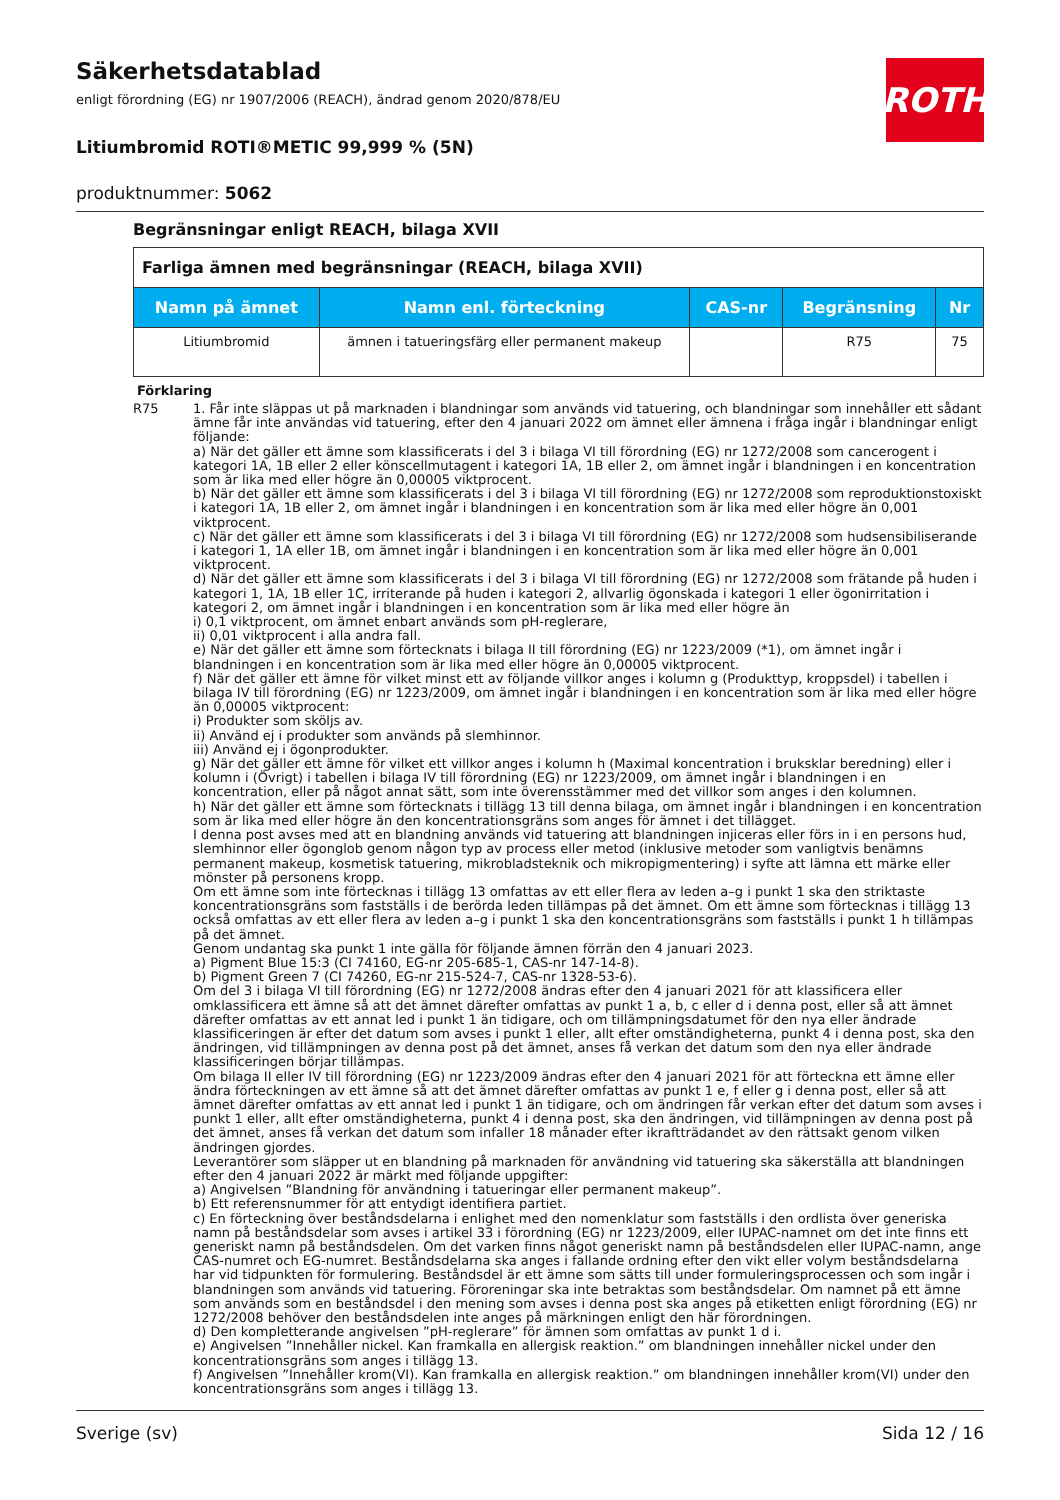ROTH
Säkerhetsdatablad
enligt förordning (EG) nr 1907/2006 (REACH), ändrad genom 2020/878/EU
Litiumbromid ROTI®METIC 99,999 % (5N)
produktnummer: 5062
Begränsningar enligt REACH, bilaga XVII
| Farliga ämnen med begränsningar (REACH, bilaga XVII) | | | | |
| Namn på ämnet | Namn enl. förteckning | CAS-nr | Begränsning | Nr |
| Litiumbromid | ämnen i tatueringsfärg eller permanent makeup | | R75 | 75 |
Förklaring
R75 1. Får inte släppas ut på marknaden i blandningar som används vid tatuering, och blandningar som innehåller ett sådant ämne får inte användas vid tatuering, efter den 4 januari 2022 om ämnet eller ämnena i fråga ingår i blandningar enligt följande:
a) När det gäller ett ämne som klassificerats i del 3 i bilaga VI till förordning (EG) nr 1272/2008 som cancerogent i kategori 1A, 1B eller 2 eller könscellmutagent i kategori 1A, 1B eller 2, om ämnet ingår i blandningen i en koncentration som är lika med eller högre än 0,00005 viktprocent.
b) När det gäller ett ämne som klassificerats i del 3 i bilaga VI till förordning (EG) nr 1272/2008 som reproduktionstoxiskt i kategori 1A, 1B eller 2, om ämnet ingår i blandningen i en koncentration som är lika med eller högre än 0,001 viktprocent.
c) När det gäller ett ämne som klassificerats i del 3 i bilaga VI till förordning (EG) nr 1272/2008 som hudsensibiliserande i kategori 1, 1A eller 1B, om ämnet ingår i blandningen i en koncentration som är lika med eller högre än 0,001 viktprocent.
d) När det gäller ett ämne som klassificerats i del 3 i bilaga VI till förordning (EG) nr 1272/2008 som frätande på huden i kategori 1, 1A, 1B eller 1C, irriterande på huden i kategori 2, allvarlig ögonskada i kategori 1 eller ögonirritation i kategori 2, om ämnet ingår i blandningen i en koncentration som är lika med eller högre än
i) 0,1 viktprocent, om ämnet enbart används som pH-reglerare,
ii) 0,01 viktprocent i alla andra fall.
e) När det gäller ett ämne som förtecknats i bilaga II till förordning (EG) nr 1223/2009 (*1), om ämnet ingår i blandningen i en koncentration som är lika med eller högre än 0,00005 viktprocent.
f) När det gäller ett ämne för vilket minst ett av följande villkor anges i kolumn g (Produkttyp, kroppsdel) i tabellen i bilaga IV till förordning (EG) nr 1223/2009, om ämnet ingår i blandningen i en koncentration som är lika med eller högre än 0,00005 viktprocent:
i) Produkter som sköljs av.
ii) Använd ej i produkter som används på slemhinnor.
iii) Använd ej i ögonprodukter.
g) När det gäller ett ämne för vilket ett villkor anges i kolumn h (Maximal koncentration i bruksklar beredning) eller i kolumn i (Övrigt) i tabellen i bilaga IV till förordning (EG) nr 1223/2009, om ämnet ingår i blandningen i en koncentration, eller på något annat sätt, som inte överensstämmer med det villkor som anges i den kolumnen.
h) När det gäller ett ämne som förtecknats i tillägg 13 till denna bilaga, om ämnet ingår i blandningen i en koncentration som är lika med eller högre än den koncentrationsgräns som anges för ämnet i det tillägget.
I denna post avses med att en blandning används vid tatuering att blandningen injiceras eller förs in i en persons hud, slemhinnor eller ögonglob genom någon typ av process eller metod (inklusive metoder som vanligtvis benämns permanent makeup, kosmetisk tatuering, mikrobladsteknik och mikropigmentering) i syfte att lämna ett märke eller mönster på personens kropp.
Om ett ämne som inte förtecknas i tillägg 13 omfattas av ett eller flera av leden a–g i punkt 1 ska den striktaste koncentrationsgräns som fastställs i de berörda leden tillämpas på det ämnet. Om ett ämne som förtecknas i tillägg 13 också omfattas av ett eller flera av leden a–g i punkt 1 ska den koncentrationsgräns som fastställs i punkt 1 h tillämpas på det ämnet.
Genom undantag ska punkt 1 inte gälla för följande ämnen förrän den 4 januari 2023.
a) Pigment Blue 15:3 (CI 74160, EG-nr 205-685-1, CAS-nr 147-14-8).
b) Pigment Green 7 (CI 74260, EG-nr 215-524-7, CAS-nr 1328-53-6).
Om del 3 i bilaga VI till förordning (EG) nr 1272/2008 ändras efter den 4 januari 2021 för att klassificera eller omklassificera ett ämne så att det ämnet därefter omfattas av punkt 1 a, b, c eller d i denna post, eller så att ämnet därefter omfattas av ett annat led i punkt 1 än tidigare, och om tillämpningsdatumet för den nya eller ändrade klassificeringen är efter det datum som avses i punkt 1 eller, allt efter omständigheterna, punkt 4 i denna post, ska den ändringen, vid tillämpningen av denna post på det ämnet, anses få verkan det datum som den nya eller ändrade klassificeringen börjar tillämpas.
Om bilaga II eller IV till förordning (EG) nr 1223/2009 ändras efter den 4 januari 2021 för att förteckna ett ämne eller ändra förteckningen av ett ämne så att det ämnet därefter omfattas av punkt 1 e, f eller g i denna post, eller så att ämnet därefter omfattas av ett annat led i punkt 1 än tidigare, och om ändringen får verkan efter det datum som avses i punkt 1 eller, allt efter omständigheterna, punkt 4 i denna post, ska den ändringen, vid tillämpningen av denna post på det ämnet, anses få verkan det datum som infaller 18 månader efter ikraftträdandet av den rättsakt genom vilken ändringen gjordes.
Leverantörer som släpper ut en blandning på marknaden för användning vid tatuering ska säkerställa att blandningen efter den 4 januari 2022 är märkt med följande uppgifter:
a) Angivelsen ”Blandning för användning i tatueringar eller permanent makeup”.
b) Ett referensnummer för att entydigt identifiera partiet.
c) En förteckning över beståndsdelarna i enlighet med den nomenklatur som fastställs i den ordlista över generiska namn på beståndsdelar som avses i artikel 33 i förordning (EG) nr 1223/2009, eller IUPAC-namnet om det inte finns ett generiskt namn på beståndsdelen. Om det varken finns något generiskt namn på beståndsdelen eller IUPAC-namn, ange CAS-numret och EG-numret. Beståndsdelarna ska anges i fallande ordning efter den vikt eller volym beståndsdelarna har vid tidpunkten för formulering. Beståndsdel är ett ämne som sätts till under formuleringsprocessen och som ingår i blandningen som används vid tatuering. Föroreningar ska inte betraktas som beståndsdelar. Om namnet på ett ämne som används som en beståndsdel i den mening som avses i denna post ska anges på etiketten enligt förordning (EG) nr 1272/2008 behöver den beståndsdelen inte anges på märkningen enligt den här förordningen.
d) Den kompletterande angivelsen ”pH-reglerare” för ämnen som omfattas av punkt 1 d i.
e) Angivelsen ”Innehåller nickel. Kan framkalla en allergisk reaktion.” om blandningen innehåller nickel under den koncentrationsgräns som anges i tillägg 13.
f) Angivelsen ”Innehåller krom(VI). Kan framkalla en allergisk reaktion.” om blandningen innehåller krom(VI) under den koncentrationsgräns som anges i tillägg 13.
Sverige (sv) Sida 12 / 16